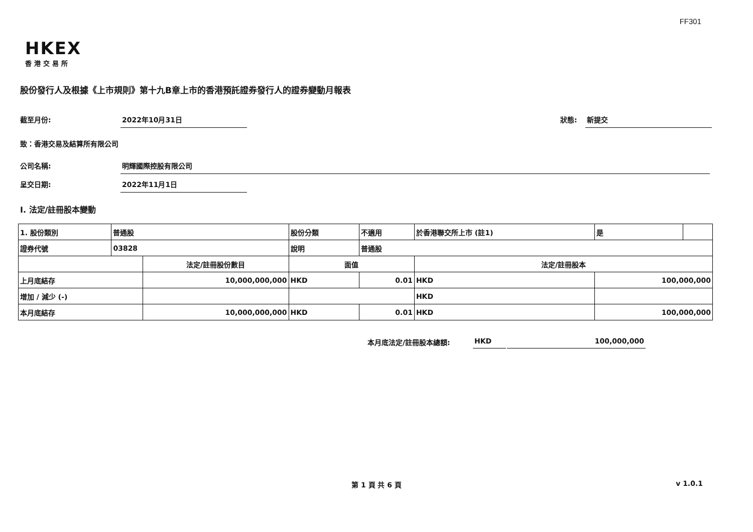FF301
HKEX
香港交易所
股份發行人及根據《上市規則》第十九B章上市的香港預託證券發行人的證券變動月報表
截至月份: 2022年10月31日
狀態: 新提交
致：香港交易及結算所有限公司
公司名稱: 明輝國際控股有限公司
呈交日期: 2022年11月1日
I. 法定/註冊股本變動
| 1. 股份類別 | 普通股 | | 股份分類 | | 不適用 | 於香港聯交所上市 (註1) | | 是 | |
| 證券代號 | 03828 | | 說明 | | 普通股 | | | | |
| | | 法定/註冊股份數目 | | 面值 | | | 法定/註冊股本 | | |
| 上月底結存 | | 10,000,000,000 | | HKD | 0.01 | | HKD | 100,000,000 | |
| 增加 / 減少 (-) | | | | | | | HKD | | |
| 本月底結存 | | 10,000,000,000 | | HKD | 0.01 | | HKD | 100,000,000 | |
本月底法定/註冊股本總額: HKD 100,000,000
第 1 頁 共 6 頁 v 1.0.1